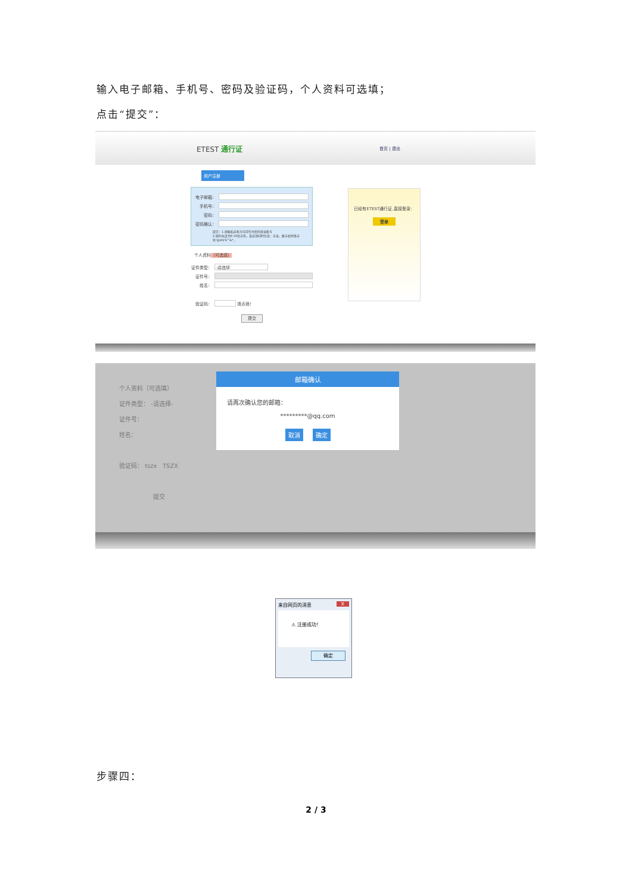输入电子邮箱、手机号、密码及验证码，个人资料可选填；
点击“提交”：
ETEST 通行证
首页 | 退出
用户注册
电子邮箱：
手机号：
密码：
密码确认：
提示：1.邮箱和手机号均可作为您的登录账号
2.密码长度为8-16位字符，且必须同时包含：字母、数字和特殊字符!@#$%^&*_-
个人资料（可选填）
证件类型： -请选择-
证件号：
姓名：
验证码： 请点我！
提交
已经有ETEST通行证,直接登录：
登录
个人资料（可选填）
证件类型： -请选择-
证件号：
姓名：
验证码： tszx TSZX
提交
邮箱确认
请再次确认您的邮箱：
*********@qq.com
取消 确定
来自网页的消息 X
⚠ 注册成功！
确定
步骤四：
2 / 3